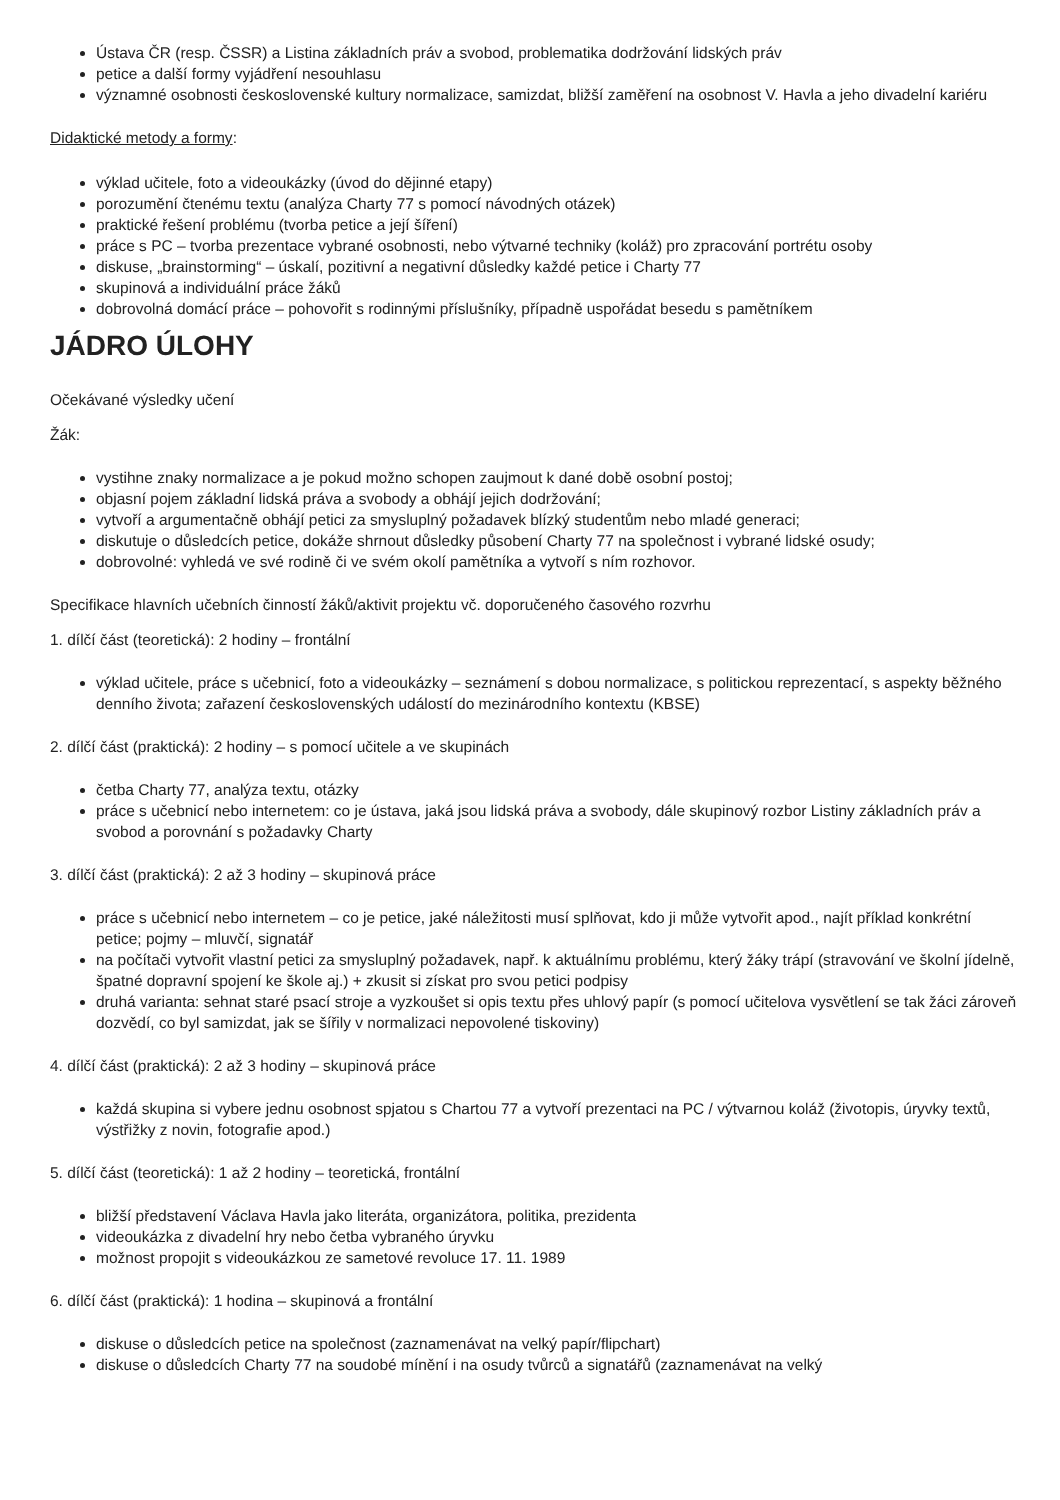Ústava ČR (resp. ČSSR) a Listina základních práv a svobod, problematika dodržování lidských práv
petice a další formy vyjádření nesouhlasu
významné osobnosti československé kultury normalizace, samizdat, bližší zaměření na osobnost V. Havla a jeho divadelní kariéru
Didaktické metody a formy:
výklad učitele, foto a videoukázky (úvod do dějinné etapy)
porozumění čtenému textu (analýza Charty 77 s pomocí návodných otázek)
praktické řešení problému (tvorba petice a její šíření)
práce s PC – tvorba prezentace vybrané osobnosti, nebo výtvarné techniky (koláž) pro zpracování portrétu osoby
diskuse, „brainstorming“ – úskalí, pozitivní a negativní důsledky každé petice i Charty 77
skupinová a individuální práce žáků
dobrovolná domácí práce – pohovořit s rodinnými příslušníky, případně uspořádat besedu s pamětníkem
JÁDRO ÚLOHY
Očekávané výsledky učení
Žák:
vystihne znaky normalizace a je pokud možno schopen zaujmout k dané době osobní postoj;
objasní pojem základní lidská práva a svobody a obhájí jejich dodržování;
vytvoří a argumentačně obhájí petici za smysluplný požadavek blízký studentům nebo mladé generaci;
diskutuje o důsledcích petice, dokáže shrnout důsledky působení Charty 77 na společnost i vybrané lidské osudy;
dobrovolné: vyhledá ve své rodině či ve svém okolí pamětníka a vytvoří s ním rozhovor.
Specifikace hlavních učebních činností žáků/aktivit projektu vč. doporučeného časového rozvrhu
1. dílčí část (teoretická): 2 hodiny – frontální
výklad učitele, práce s učebnicí, foto a videoukázky – seznámení s dobou normalizace, s politickou reprezentací, s aspekty běžného denního života; zařazení československých událostí do mezinárodního kontextu (KBSE)
2. dílčí část (praktická): 2 hodiny – s pomocí učitele a ve skupinách
četba Charty 77, analýza textu, otázky
práce s učebnicí nebo internetem: co je ústava, jaká jsou lidská práva a svobody, dále skupinový rozbor Listiny základních práv a svobod a porovnání s požadavky Charty
3. dílčí část (praktická): 2 až 3 hodiny – skupinová práce
práce s učebnicí nebo internetem – co je petice, jaké náležitosti musí splňovat, kdo ji může vytvořit apod., najít příklad konkrétní petice; pojmy – mluvčí, signatář
na počítači vytvořit vlastní petici za smysluplný požadavek, např. k aktuálnímu problému, který žáky trápí (stravování ve školní jídelně, špatné dopravní spojení ke škole aj.) + zkusit si získat pro svou petici podpisy
druhá varianta: sehnat staré psací stroje a vyzkoušet si opis textu přes uhlový papír (s pomocí učitelova vysvětlení se tak žáci zároveň dozvědí, co byl samizdat, jak se šířily v normalizaci nepovolené tiskoviny)
4. dílčí část (praktická): 2 až 3 hodiny – skupinová práce
každá skupina si vybere jednu osobnost spjatou s Chartou 77 a vytvoří prezentaci na PC / výtvarnou koláž (životopis, úryvky textů, výstřižky z novin, fotografie apod.)
5. dílčí část (teoretická): 1 až 2 hodiny – teoretická, frontální
bližší představení Václava Havla jako literáta, organizátora, politika, prezidenta
videoukázka z divadelní hry nebo četba vybraného úryvku
možnost propojit s videoukázkou ze sametové revoluce 17. 11. 1989
6. dílčí část (praktická): 1 hodina – skupinová a frontální
diskuse o důsledcích petice na společnost (zaznamenávat na velký papír/flipchart)
diskuse o důsledcích Charty 77 na soudobé mínění i na osudy tvůrců a signatářů (zaznamenávat na velký